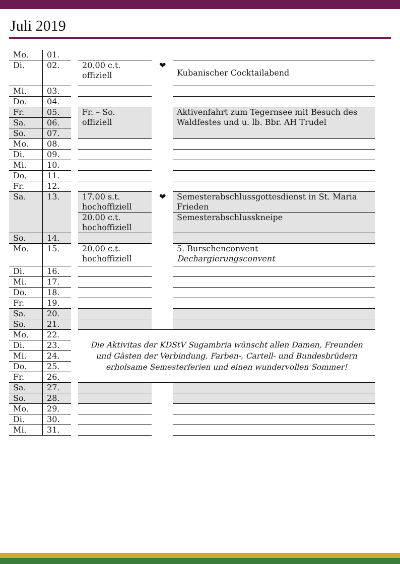Juli 2019
| Mo. | 01. | | | | |
| Di. | 02. | | 20.00 c.t. offiziell | ❤ | Kubanischer Cocktailabend |
| Mi. | 03. | | | | |
| Do. | 04. | | | | |
| Fr. | 05. | | Fr. – So. offiziell | | Aktivenfahrt zum Tegernsee mit Besuch des Waldfestes und u. lb. Bbr. AH Trudel |
| Sa. | 06. | | | | |
| So. | 07. | | | | |
| Mo. | 08. | | | | |
| Di. | 09. | | | | |
| Mi. | 10. | | | | |
| Do. | 11. | | | | |
| Fr. | 12. | | | | |
| Sa. | 13. | | 17.00 s.t. hochoffiziell | ❤ | Semesterabschlussgottesdienst in St. Maria Frieden |
| | | | 20.00 c.t. hochoffiziell | | Semesterabschlusskneipe |
| So. | 14. | | | | |
| Mo. | 15. | | 20.00 c.t. hochoffiziell | | 5. Burschenconvent Dechargierungsconvent |
| Di. | 16. | | | | |
| Mi. | 17. | | | | |
| Do. | 18. | | | | |
| Fr. | 19. | | | | |
| Sa. | 20. | | | | |
| So. | 21. | | | | |
| Mo. | 22. | | Die Aktivitas der KDStV Sugambria wünscht allen Damen, Freunden und Gästen der Verbindung, Farben-, Cartell- und Bundesbrüdern erholsame Semesterferien und einen wundervollen Sommer! | | |
| Di. | 23. | | | | |
| Mi. | 24. | | | | |
| Do. | 25. | | | | |
| Fr. | 26. | | | | |
| Sa. | 27. | | | | |
| So. | 28. | | | | |
| Mo. | 29. | | | | |
| Di. | 30. | | | | |
| Mi. | 31. | | | | |